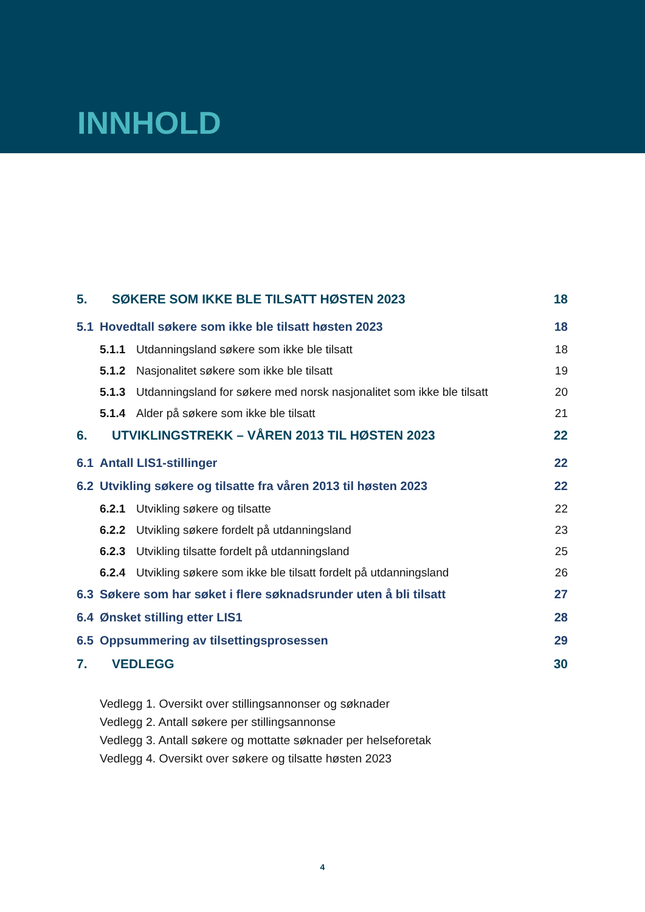INNHOLD
5. SØKERE SOM IKKE BLE TILSATT HØSTEN 2023 18
5.1 Hovedtall søkere som ikke ble tilsatt høsten 2023 18
5.1.1 Utdanningsland søkere som ikke ble tilsatt 18
5.1.2 Nasjonalitet søkere som ikke ble tilsatt 19
5.1.3 Utdanningsland for søkere med norsk nasjonalitet som ikke ble tilsatt 20
5.1.4 Alder på søkere som ikke ble tilsatt 21
6. UTVIKLINGSTREKK – VÅREN 2013 TIL HØSTEN 2023 22
6.1 Antall LIS1-stillinger 22
6.2 Utvikling søkere og tilsatte fra våren 2013 til høsten 2023 22
6.2.1 Utvikling søkere og tilsatte 22
6.2.2 Utvikling søkere fordelt på utdanningsland 23
6.2.3 Utvikling tilsatte fordelt på utdanningsland 25
6.2.4 Utvikling søkere som ikke ble tilsatt fordelt på utdanningsland 26
6.3 Søkere som har søket i flere søknadsrunder uten å bli tilsatt 27
6.4 Ønsket stilling etter LIS1 28
6.5 Oppsummering av tilsettingsprosessen 29
7. VEDLEGG 30
Vedlegg 1. Oversikt over stillingsannonser og søknader
Vedlegg 2. Antall søkere per stillingsannonse
Vedlegg 3. Antall søkere og mottatte søknader per helseforetak
Vedlegg 4. Oversikt over søkere og tilsatte høsten 2023
4